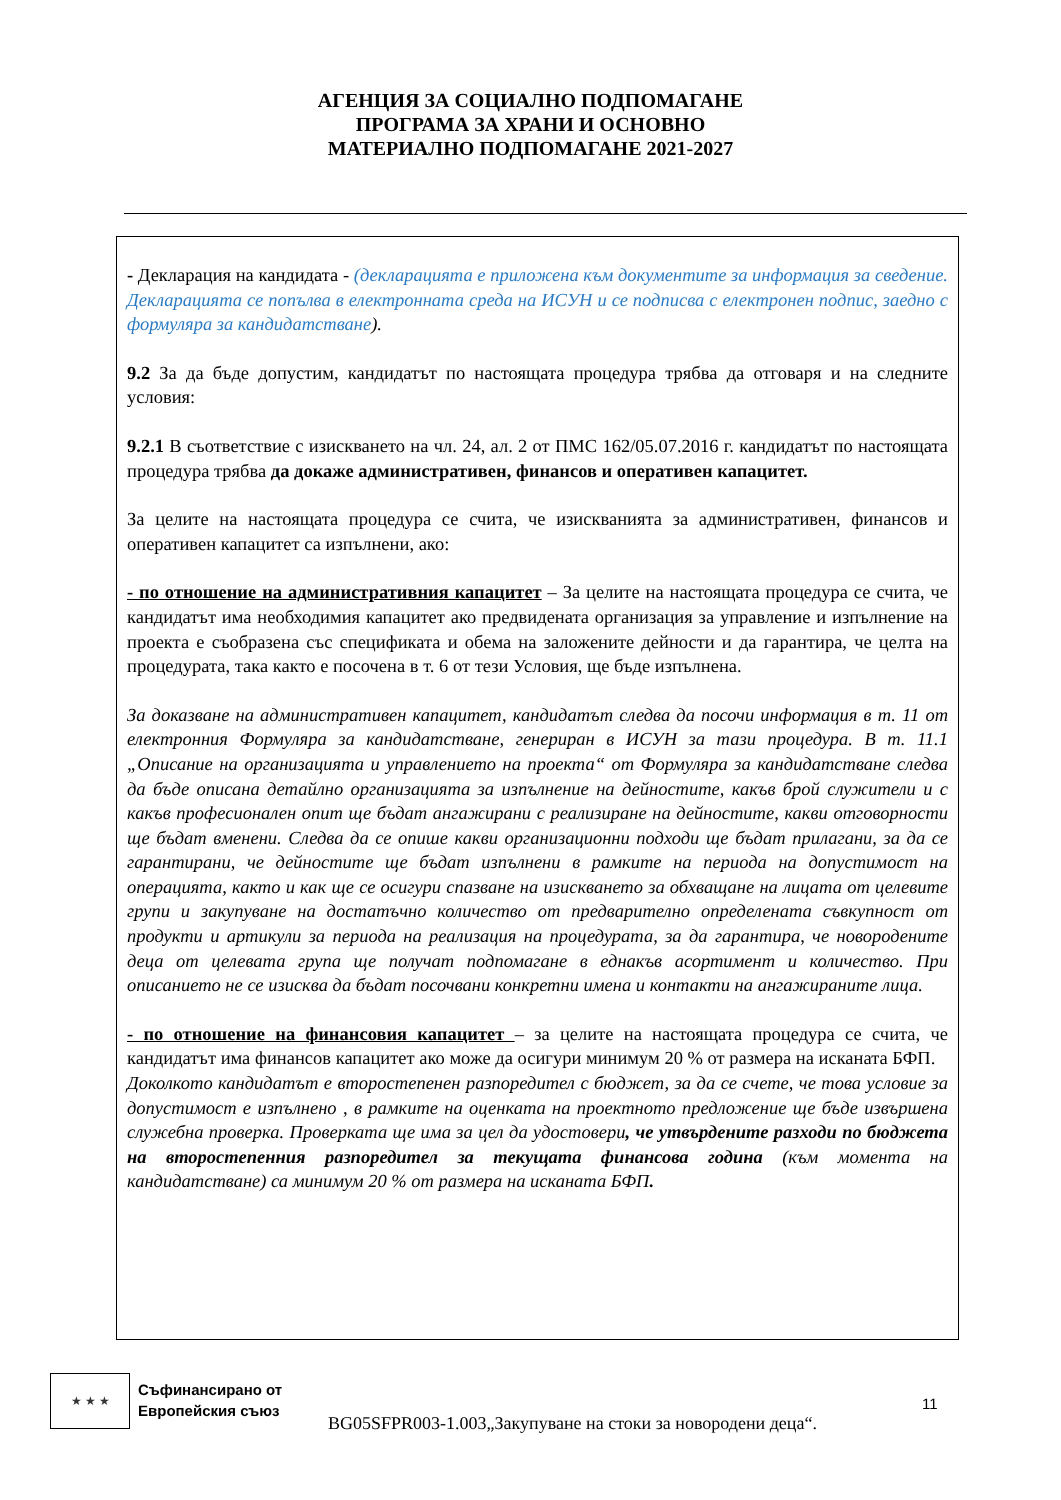АГЕНЦИЯ ЗА СОЦИАЛНО ПОДПОМАГАНЕ
ПРОГРАМА ЗА ХРАНИ И ОСНОВНО
МАТЕРИАЛНО ПОДПОМАГАНЕ 2021-2027
- Декларация на кандидата - (декларацията е приложена към документите за информация за сведение. Декларацията се попълва в електронната среда на ИСУН и се подписва с електронен подпис, заедно с формуляра за кандидатстване).
9.2 За да бъде допустим, кандидатът по настоящата процедура трябва да отговаря и на следните условия:
9.2.1 В съответствие с изискването на чл. 24, ал. 2 от ПМС 162/05.07.2016 г. кандидатът по настоящата процедура трябва да докаже административен, финансов и оперативен капацитет.
За целите на настоящата процедура се счита, че изискванията за административен, финансов и оперативен капацитет са изпълнени, ако:
- по отношение на административния капацитет – За целите на настоящата процедура се счита, че кандидатът има необходимия капацитет ако предвидената организация за управление и изпълнение на проекта е съобразена със спецификата и обема на заложените дейности и да гарантира, че целта на процедурата, така както е посочена в т. 6 от тези Условия, ще бъде изпълнена.
За доказване на административен капацитет, кандидатът следва да посочи информация в т. 11 от електронния Формуляра за кандидатстване, генериран в ИСУН за тази процедура. В т. 11.1 „Описание на организацията и управлението на проекта“ от Формуляра за кандидатстване следва да бъде описана детайлно организацията за изпълнение на дейностите, какъв брой служители и с какъв професионален опит ще бъдат ангажирани с реализиране на дейностите, какви отговорности ще бъдат вменени. Следва да се опише какви организационни подходи ще бъдат прилагани, за да се гарантирани, че дейностите ще бъдат изпълнени в рамките на периода на допустимост на операцията, както и как ще се осигури спазване на изискването за обхващане на лицата от целевите групи и закупуване на достатъчно количество от предварително определената съвкупност от продукти и артикули за периода на реализация на процедурата, за да гарантира, че новородените деца от целевата група ще получат подпомагане в еднакъв асортимент и количество. При описанието не се изисква да бъдат посочвани конкретни имена и контакти на ангажираните лица.
- по отношение на финансовия капацитет – за целите на настоящата процедура се счита, че кандидатът има финансов капацитет ако може да осигури минимум 20 % от размера на исканата БФП.
Доколкото кандидатът е второстепенен разпоредител с бюджет, за да се счете, че това условие за допустимост е изпълнено , в рамките на оценката на проектното предложение ще бъде извършена служебна проверка. Проверката ще има за цел да удостовери, че утвърдените разходи по бюджета на второстепенния разпоредител за текущата финансова година (към момента на кандидатстване) са минимум 20 % от размера на исканата БФП.
★ ★ ★
Съфинансирано от
Европейския съюз
11
BG05SFPR003-1.003„Закупуване на стоки за новородени деца“.